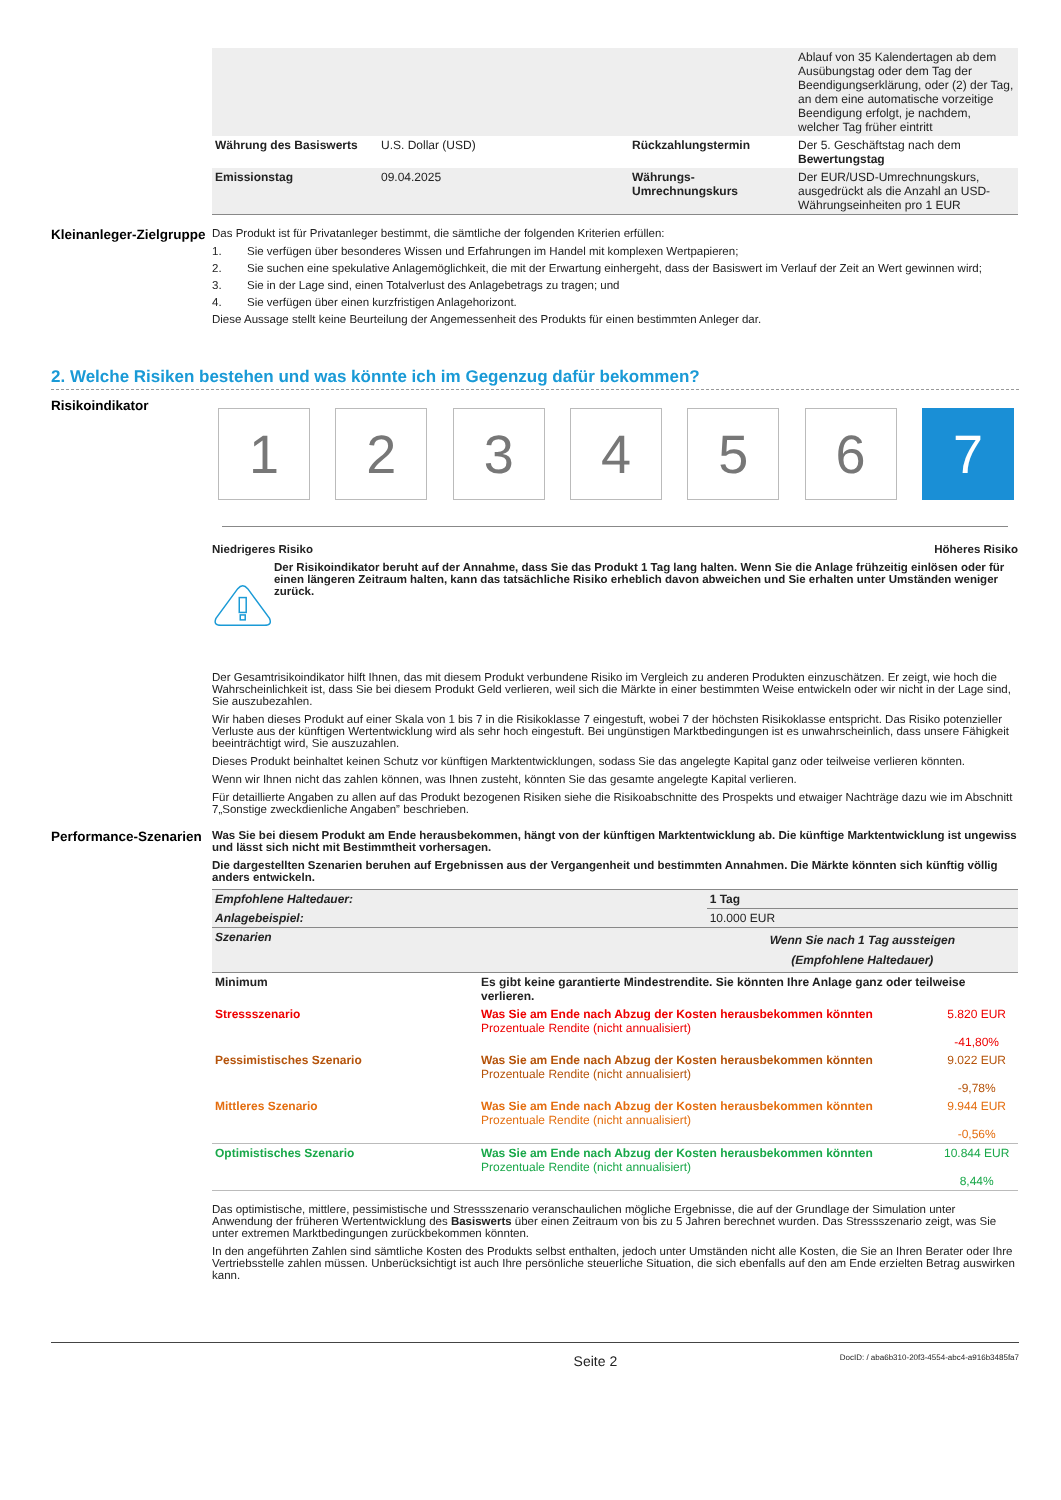| | | | Ablauf von 35 Kalendertagen ab dem Ausübungstag oder dem Tag der Beendigungserklärung, oder (2) der Tag, an dem eine automatische vorzeitige Beendigung erfolgt, je nachdem, welcher Tag früher eintritt |
| Währung des Basiswerts | U.S. Dollar (USD) | Rückzahlungstermin | Der 5. Geschäftstag nach dem Bewertungstag |
| Emissionstag | 09.04.2025 | Währungs-Umrechnungskurs | Der EUR/USD-Umrechnungskurs, ausgedrückt als die Anzahl an USD-Währungseinheiten pro 1 EUR |
Kleinanleger-Zielgruppe
Das Produkt ist für Privatanleger bestimmt, die sämtliche der folgenden Kriterien erfüllen:
1. Sie verfügen über besonderes Wissen und Erfahrungen im Handel mit komplexen Wertpapieren;
2. Sie suchen eine spekulative Anlagemöglichkeit, die mit der Erwartung einhergeht, dass der Basiswert im Verlauf der Zeit an Wert gewinnen wird;
3. Sie in der Lage sind, einen Totalverlust des Anlagebetrags zu tragen; und
4. Sie verfügen über einen kurzfristigen Anlagehorizont.
Diese Aussage stellt keine Beurteilung der Angemessenheit des Produkts für einen bestimmten Anleger dar.
2. Welche Risiken bestehen und was könnte ich im Gegenzug dafür bekommen?
Risikoindikator
1 2 3 4 5 6 7
Niedrigeres Risiko Höheres Risiko
Der Risikoindikator beruht auf der Annahme, dass Sie das Produkt 1 Tag lang halten. Wenn Sie die Anlage frühzeitig einlösen oder für einen längeren Zeitraum halten, kann das tatsächliche Risiko erheblich davon abweichen und Sie erhalten unter Umständen weniger zurück.
Der Gesamtrisikoindikator hilft Ihnen, das mit diesem Produkt verbundene Risiko im Vergleich zu anderen Produkten einzuschätzen. Er zeigt, wie hoch die Wahrscheinlichkeit ist, dass Sie bei diesem Produkt Geld verlieren, weil sich die Märkte in einer bestimmten Weise entwickeln oder wir nicht in der Lage sind, Sie auszubezahlen.
Wir haben dieses Produkt auf einer Skala von 1 bis 7 in die Risikoklasse 7 eingestuft, wobei 7 der höchsten Risikoklasse entspricht. Das Risiko potenzieller Verluste aus der künftigen Wertentwicklung wird als sehr hoch eingestuft. Bei ungünstigen Marktbedingungen ist es unwahrscheinlich, dass unsere Fähigkeit beeinträchtigt wird, Sie auszuzahlen.
Dieses Produkt beinhaltet keinen Schutz vor künftigen Marktentwicklungen, sodass Sie das angelegte Kapital ganz oder teilweise verlieren könnten.
Wenn wir Ihnen nicht das zahlen können, was Ihnen zusteht, könnten Sie das gesamte angelegte Kapital verlieren.
Für detaillierte Angaben zu allen auf das Produkt bezogenen Risiken siehe die Risikoabschnitte des Prospekts und etwaiger Nachträge dazu wie im Abschnitt 7„Sonstige zweckdienliche Angaben” beschrieben.
Performance-Szenarien
Was Sie bei diesem Produkt am Ende herausbekommen, hängt von der künftigen Marktentwicklung ab. Die künftige Marktentwicklung ist ungewiss und lässt sich nicht mit Bestimmtheit vorhersagen.
Die dargestellten Szenarien beruhen auf Ergebnissen aus der Vergangenheit und bestimmten Annahmen. Die Märkte könnten sich künftig völlig anders entwickeln.
| Empfohlene Haltedauer: | | 1 Tag | |
| Anlagebeispiel: | | 10.000 EUR | |
| Szenarien | | Wenn Sie nach 1 Tag aussteigen (Empfohlene Haltedauer) | |
| Minimum | Es gibt keine garantierte Mindestrendite. Sie könnten Ihre Anlage ganz oder teilweise verlieren. | | |
| Stressszenario | Was Sie am Ende nach Abzug der Kosten herausbekommen könnten Prozentuale Rendite (nicht annualisiert) | | 5.820 EUR -41,80% |
| Pessimistisches Szenario | Was Sie am Ende nach Abzug der Kosten herausbekommen könnten Prozentuale Rendite (nicht annualisiert) | | 9.022 EUR -9,78% |
| Mittleres Szenario | Was Sie am Ende nach Abzug der Kosten herausbekommen könnten Prozentuale Rendite (nicht annualisiert) | | 9.944 EUR -0,56% |
| Optimistisches Szenario | Was Sie am Ende nach Abzug der Kosten herausbekommen könnten Prozentuale Rendite (nicht annualisiert) | | 10.844 EUR 8,44% |
Das optimistische, mittlere, pessimistische und Stressszenario veranschaulichen mögliche Ergebnisse, die auf der Grundlage der Simulation unter Anwendung der früheren Wertentwicklung des Basiswerts über einen Zeitraum von bis zu 5 Jahren berechnet wurden. Das Stressszenario zeigt, was Sie unter extremen Marktbedingungen zurückbekommen könnten.
In den angeführten Zahlen sind sämtliche Kosten des Produkts selbst enthalten, jedoch unter Umständen nicht alle Kosten, die Sie an Ihren Berater oder Ihre Vertriebsstelle zahlen müssen. Unberücksichtigt ist auch Ihre persönliche steuerliche Situation, die sich ebenfalls auf den am Ende erzielten Betrag auswirken kann.
Seite 2 DocID: / aba6b310-20f3-4554-abc4-a916b3485fa7